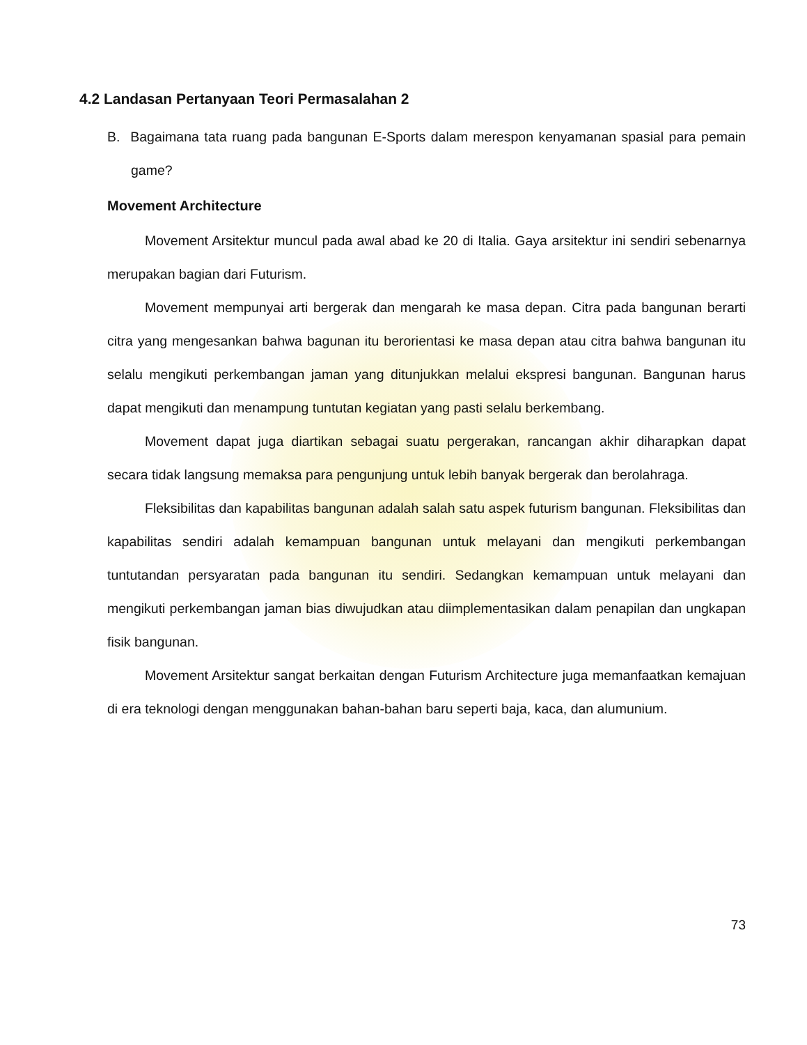4.2 Landasan Pertanyaan Teori Permasalahan 2
B. Bagaimana tata ruang pada bangunan E-Sports dalam merespon kenyamanan spasial para pemain game?
Movement Architecture
Movement Arsitektur muncul pada awal abad ke 20 di Italia. Gaya arsitektur ini sendiri sebenarnya merupakan bagian dari Futurism.
Movement mempunyai arti bergerak dan mengarah ke masa depan. Citra pada bangunan berarti citra yang mengesankan bahwa bagunan itu berorientasi ke masa depan atau citra bahwa bangunan itu selalu mengikuti perkembangan jaman yang ditunjukkan melalui ekspresi bangunan. Bangunan harus dapat mengikuti dan menampung tuntutan kegiatan yang pasti selalu berkembang.
Movement dapat juga diartikan sebagai suatu pergerakan, rancangan akhir diharapkan dapat secara tidak langsung memaksa para pengunjung untuk lebih banyak bergerak dan berolahraga.
Fleksibilitas dan kapabilitas bangunan adalah salah satu aspek futurism bangunan. Fleksibilitas dan kapabilitas sendiri adalah kemampuan bangunan untuk melayani dan mengikuti perkembangan tuntutandan persyaratan pada bangunan itu sendiri. Sedangkan kemampuan untuk melayani dan mengikuti perkembangan jaman bias diwujudkan atau diimplementasikan dalam penapilan dan ungkapan fisik bangunan.
Movement Arsitektur sangat berkaitan dengan Futurism Architecture juga memanfaatkan kemajuan di era teknologi dengan menggunakan bahan-bahan baru seperti baja, kaca, dan alumunium.
73